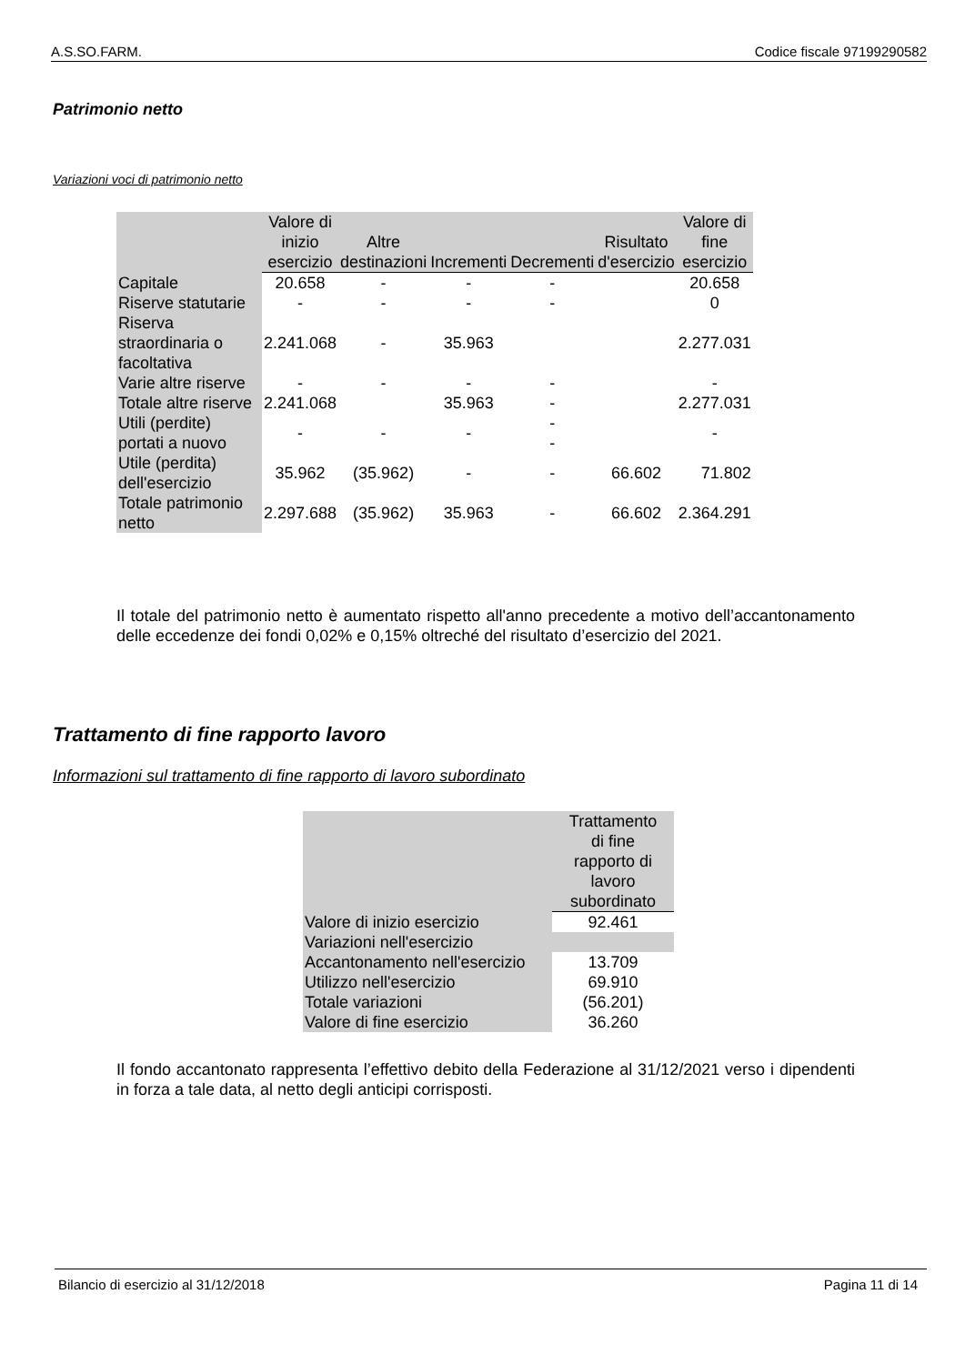A.S.SO.FARM. Codice fiscale 97199290582
Patrimonio netto
Variazioni voci di patrimonio netto
| | Valore di inizio esercizio | Altre destinazioni | Incrementi | Decrementi | Risultato d'esercizio | Valore di fine esercizio |
| --- | --- | --- | --- | --- | --- | --- |
| Capitale | 20.658 | - | - | - | | 20.658 |
| Riserve statutarie | - | - | - | - | | 0 |
| Riserva straordinaria o facoltativa | 2.241.068 | - | 35.963 | | | 2.277.031 |
| Varie altre riserve | - | - | - | - | | - |
| Totale altre riserve | 2.241.068 | | 35.963 | - | | 2.277.031 |
| Utili (perdite) portati a nuovo | - | - | - | - - | | - |
| Utile (perdita) dell'esercizio | 35.962 | (35.962) | - | - | 66.602 | 71.802 |
| Totale patrimonio netto | 2.297.688 | (35.962) | 35.963 | - | 66.602 | 2.364.291 |
Il totale del patrimonio netto è aumentato rispetto all'anno precedente a motivo dell’accantonamento delle eccedenze dei fondi 0,02% e 0,15% oltreché del risultato d’esercizio del 2021.
Trattamento di fine rapporto lavoro
Informazioni sul trattamento di fine rapporto di lavoro subordinato
| | Trattamento di fine rapporto di lavoro subordinato |
| Valore di inizio esercizio | 92.461 |
| Variazioni nell'esercizio | |
| Accantonamento nell'esercizio | 13.709 |
| Utilizzo nell'esercizio | 69.910 |
| Totale variazioni | (56.201) |
| Valore di fine esercizio | 36.260 |
Il fondo accantonato rappresenta l’effettivo debito della Federazione al 31/12/2021 verso i dipendenti in forza a tale data, al netto degli anticipi corrisposti.
Bilancio di esercizio al 31/12/2018 Pagina 11 di 14